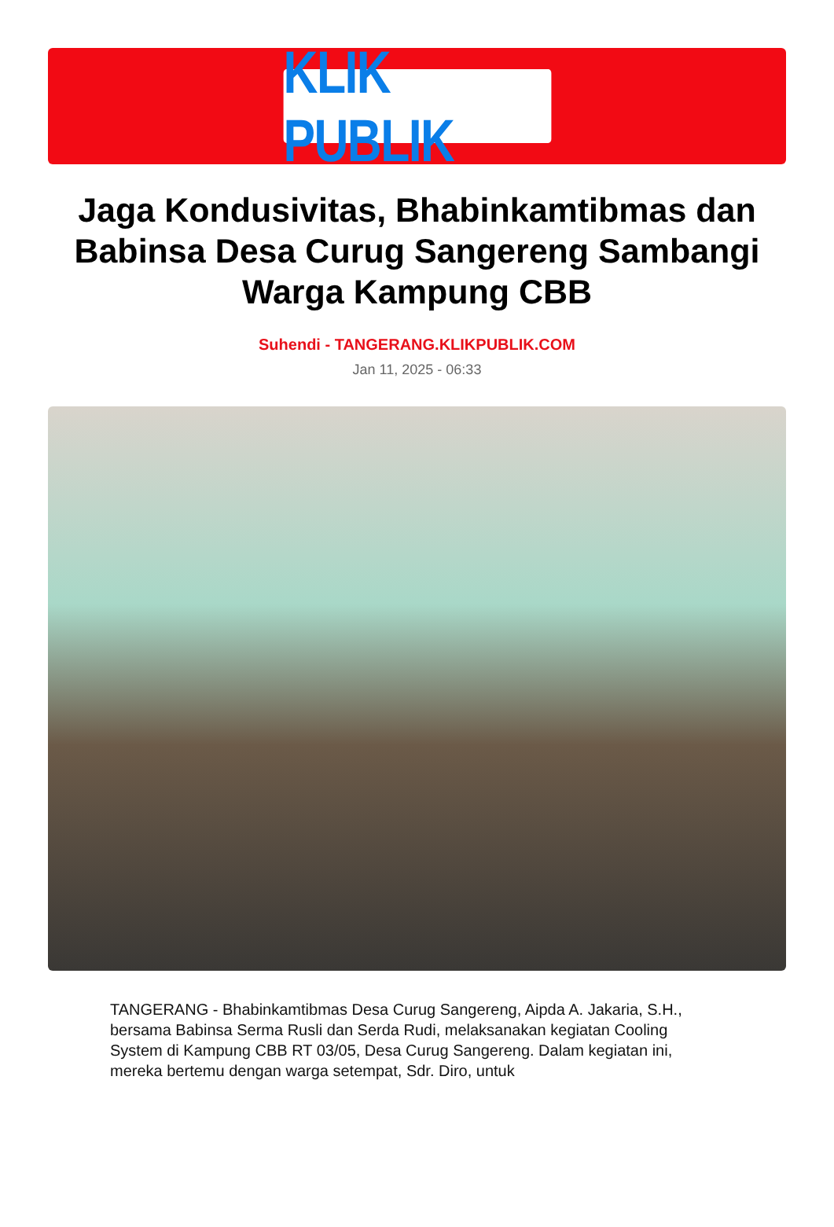KLIK PUBLIK
Jaga Kondusivitas, Bhabinkamtibmas dan Babinsa Desa Curug Sangereng Sambangi Warga Kampung CBB
Suhendi - TANGERANG.KLIKPUBLIK.COM
Jan 11, 2025 - 06:33
TANGERANG - Bhabinkamtibmas Desa Curug Sangereng, Aipda A. Jakaria, S.H., bersama Babinsa Serma Rusli dan Serda Rudi, melaksanakan kegiatan Cooling System di Kampung CBB RT 03/05, Desa Curug Sangereng. Dalam kegiatan ini, mereka bertemu dengan warga setempat, Sdr. Diro, untuk